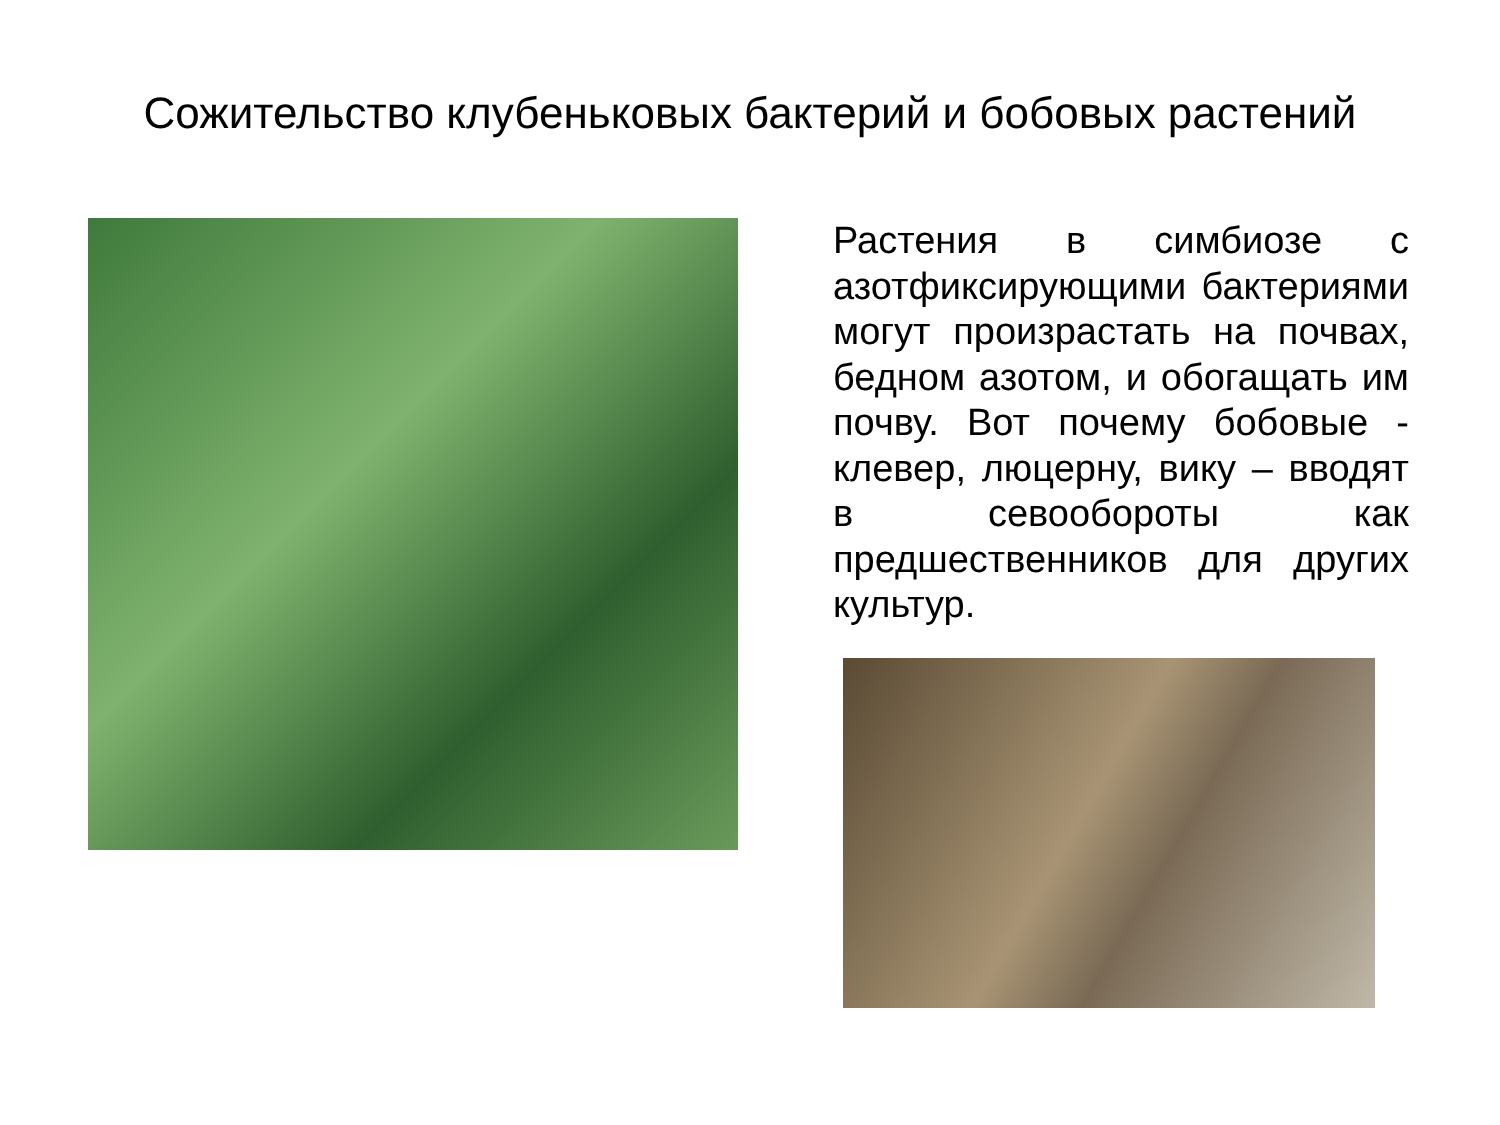Сожительство клубеньковых бактерий и бобовых растений
Растения в симбиозе с азотфиксирующими бактериями могут произрастать на почвах, бедном азотом, и обогащать им почву. Вот почему бобовые - клевер, люцерну, вику – вводят в севообороты как предшественников для других культур.